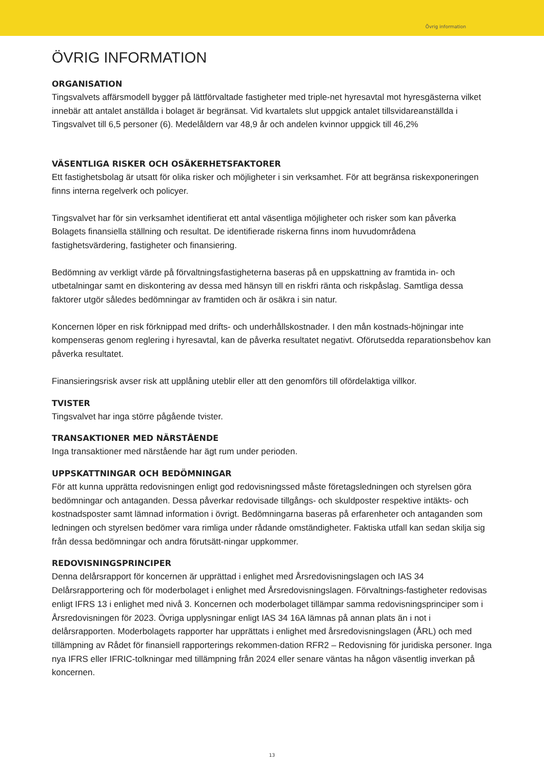Övrig information
ÖVRIG INFORMATION
ORGANISATION
Tingsvalvets affärsmodell bygger på lättförvaltade fastigheter med triple-net hyresavtal mot hyresgästerna vilket innebär att antalet anställda i bolaget är begränsat. Vid kvartalets slut uppgick antalet tillsvidareanställda i Tingsvalvet till 6,5 personer (6). Medelåldern var 48,9 år och andelen kvinnor uppgick till 46,2%
VÄSENTLIGA RISKER OCH OSÄKERHETSFAKTORER
Ett fastighetsbolag är utsatt för olika risker och möjligheter i sin verksamhet. För att begränsa riskexponeringen finns interna regelverk och policyer.
Tingsvalvet har för sin verksamhet identifierat ett antal väsentliga möjligheter och risker som kan påverka Bolagets finansiella ställning och resultat. De identifierade riskerna finns inom huvudområdena fastighetsvärdering, fastigheter och finansiering.
Bedömning av verkligt värde på förvaltningsfastigheterna baseras på en uppskattning av framtida in- och utbetalningar samt en diskontering av dessa med hänsyn till en riskfri ränta och riskpåslag. Samtliga dessa faktorer utgör således bedömningar av framtiden och är osäkra i sin natur.
Koncernen löper en risk förknippad med drifts- och underhållskostnader. I den mån kostnads-höjningar inte kompenseras genom reglering i hyresavtal, kan de påverka resultatet negativt. Oförutsedda reparationsbehov kan påverka resultatet.
Finansieringsrisk avser risk att upplåning uteblir eller att den genomförs till ofördelaktiga villkor.
TVISTER
Tingsvalvet har inga större pågående tvister.
TRANSAKTIONER MED NÄRSTÅENDE
Inga transaktioner med närstående har ägt rum under perioden.
UPPSKATTNINGAR OCH BEDÖMNINGAR
För att kunna upprätta redovisningen enligt god redovisningssed måste företagsledningen och styrelsen göra bedömningar och antaganden. Dessa påverkar redovisade tillgångs- och skuldposter respektive intäkts- och kostnadsposter samt lämnad information i övrigt. Bedömningarna baseras på erfarenheter och antaganden som ledningen och styrelsen bedömer vara rimliga under rådande omständigheter. Faktiska utfall kan sedan skilja sig från dessa bedömningar och andra förutsätt-ningar uppkommer.
REDOVISNINGSPRINCIPER
Denna delårsrapport för koncernen är upprättad i enlighet med Årsredovisningslagen och IAS 34 Delårsrapportering och för moderbolaget i enlighet med Årsredovisningslagen. Förvaltnings-fastigheter redovisas enligt IFRS 13 i enlighet med nivå 3. Koncernen och moderbolaget tillämpar samma redovisningsprinciper som i Årsredovisningen för 2023. Övriga upplysningar enligt IAS 34 16A lämnas på annan plats än i not i delårsrapporten. Moderbolagets rapporter har upprättats i enlighet med årsredovisningslagen (ÅRL) och med tillämpning av Rådet för finansiell rapporterings rekommen-dation RFR2 – Redovisning för juridiska personer. Inga nya IFRS eller IFRIC-tolkningar med tillämpning från 2024 eller senare väntas ha någon väsentlig inverkan på koncernen.
13